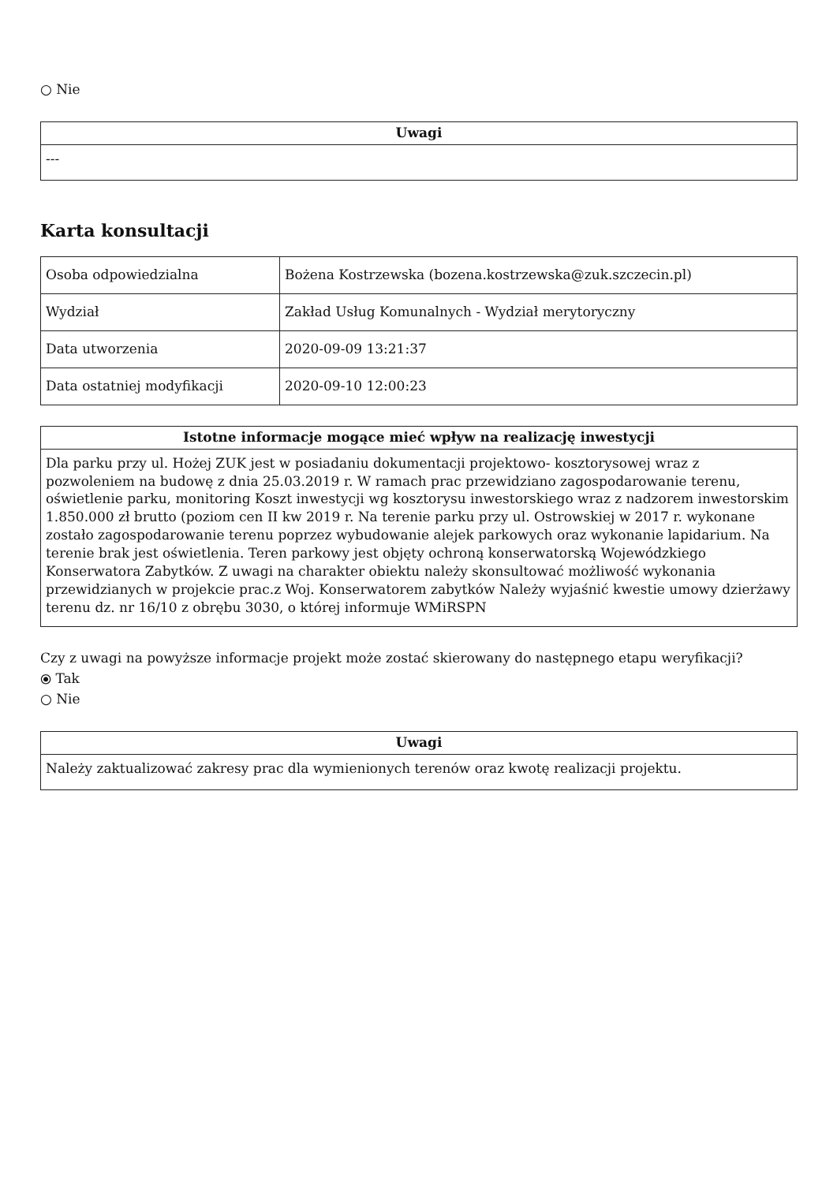○ Nie
| Uwagi |
| --- |
| --- |
Karta konsultacji
| Osoba odpowiedzialna | Bożena Kostrzewska (bozena.kostrzewska@zuk.szczecin.pl) |
| Wydział | Zakład Usług Komunalnych - Wydział merytoryczny |
| Data utworzenia | 2020-09-09 13:21:37 |
| Data ostatniej modyfikacji | 2020-09-10 12:00:23 |
| Istotne informacje mogące mieć wpływ na realizację inwestycji |
| --- |
| Dla parku przy ul. Hożej ZUK jest w posiadaniu dokumentacji projektowo- kosztorysowej wraz z pozwoleniem na budowę z dnia 25.03.2019 r. W ramach prac przewidziano zagospodarowanie terenu, oświetlenie parku, monitoring Koszt inwestycji wg kosztorysu inwestorskiego wraz z nadzorem inwestorskim 1.850.000 zł brutto (poziom cen II kw 2019 r. Na terenie parku przy ul. Ostrowskiej w 2017 r. wykonane zostało zagospodarowanie terenu poprzez wybudowanie alejek parkowych oraz wykonanie lapidarium. Na terenie brak jest oświetlenia. Teren parkowy jest objęty ochroną konserwatorską Wojewódzkiego Konserwatora Zabytków. Z uwagi na charakter obiektu należy skonsultować możliwość wykonania przewidzianych w projekcie prac.z Woj. Konserwatorem zabytków Należy wyjaśnić kwestie umowy dzierżawy terenu dz. nr 16/10 z obrębu 3030, o której informuje WMiRSPN |
Czy z uwagi na powyższe informacje projekt może zostać skierowany do następnego etapu weryfikacji?
⦿ Tak
○ Nie
| Uwagi |
| --- |
| Należy zaktualizować zakresy prac dla wymienionych terenów oraz kwotę realizacji projektu. |